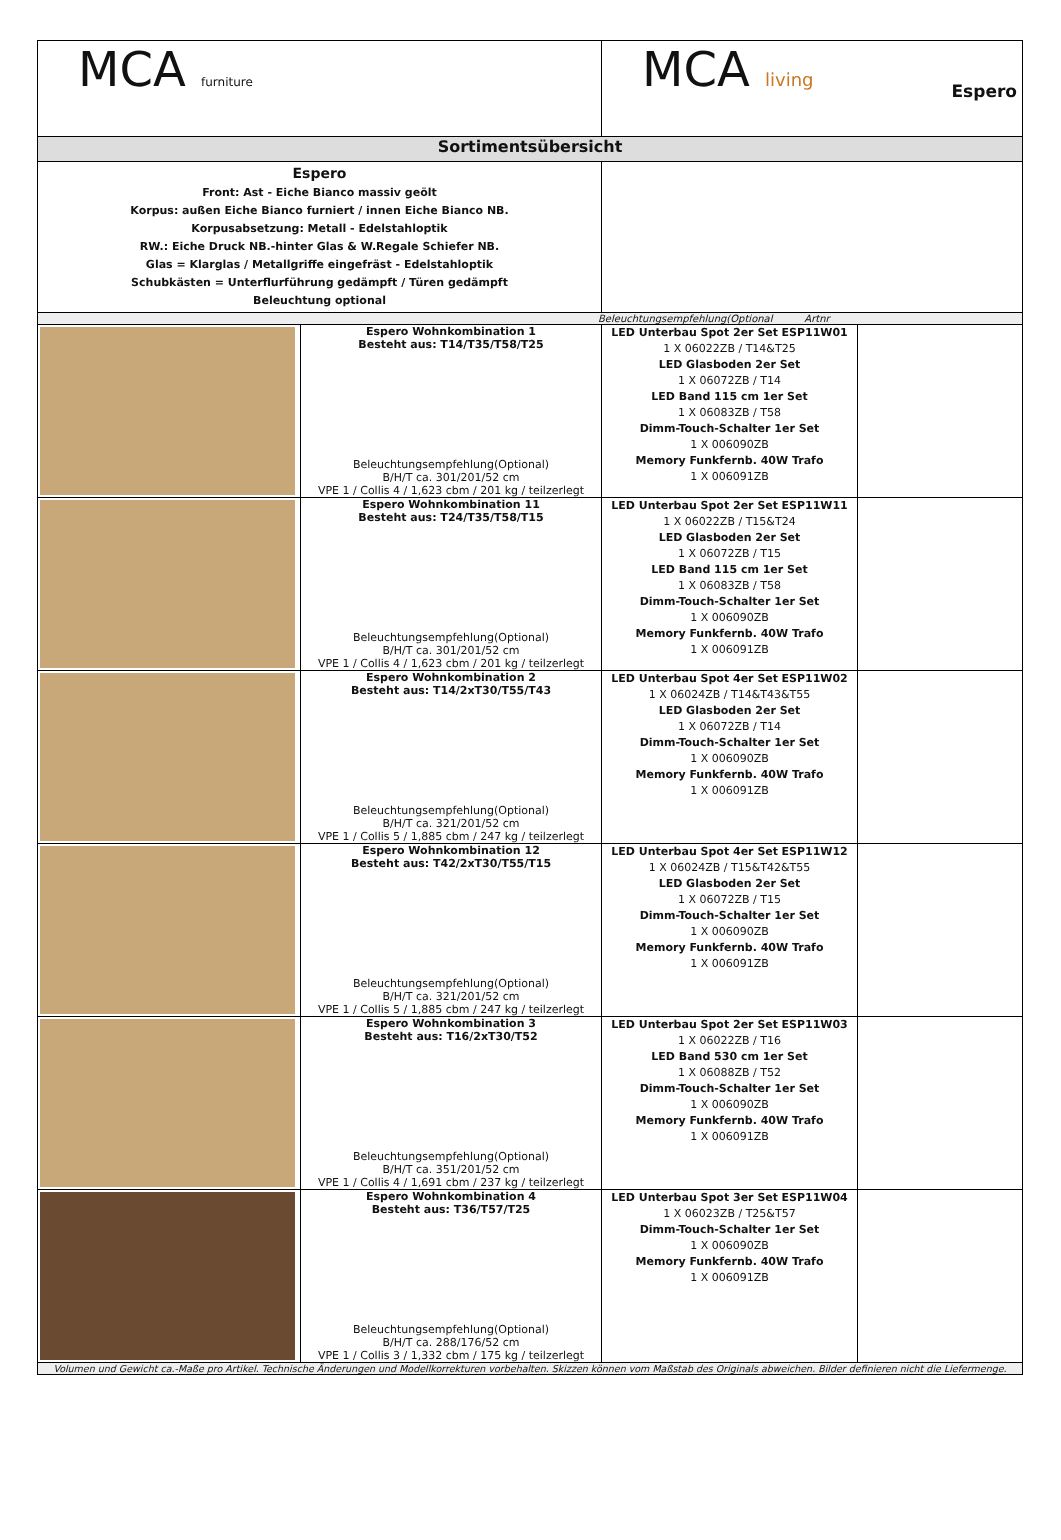| MCA furniture | | MCA living Espero | |
| Sortimentsübersicht | | | |
| Espero Front: Ast - Eiche Bianco massiv geölt Korpus: außen Eiche Bianco furniert / innen Eiche Bianco NB. Korpusabsetzung: Metall - Edelstahloptik RW.: Eiche Druck NB.-hinter Glas & W.Regale Schiefer NB. Glas = Klarglas / Metallgriffe eingefräst - Edelstahloptik Schubkästen = Unterflurführung gedämpft / Türen gedämpft Beleuchtung optional | | | |
| Beleuchtungsempfehlung(Optional Artnr | | | |
| | Espero Wohnkombination 1 Besteht aus: T14/T35/T58/T25 Beleuchtungsempfehlung(Optional) B/H/T ca. 301/201/52 cm VPE 1 / Collis 4 / 1,623 cbm / 201 kg / teilzerlegt | LED Unterbau Spot 2er Set ESP11W01 1 X 06022ZB / T14&T25 LED Glasboden 2er Set 1 X 06072ZB / T14 LED Band 115 cm 1er Set 1 X 06083ZB / T58 Dimm-Touch-Schalter 1er Set 1 X 006090ZB Memory Funkfernb. 40W Trafo 1 X 006091ZB | |
| | Espero Wohnkombination 11 Besteht aus: T24/T35/T58/T15 Beleuchtungsempfehlung(Optional) B/H/T ca. 301/201/52 cm VPE 1 / Collis 4 / 1,623 cbm / 201 kg / teilzerlegt | LED Unterbau Spot 2er Set ESP11W11 1 X 06022ZB / T15&T24 LED Glasboden 2er Set 1 X 06072ZB / T15 LED Band 115 cm 1er Set 1 X 06083ZB / T58 Dimm-Touch-Schalter 1er Set 1 X 006090ZB Memory Funkfernb. 40W Trafo 1 X 006091ZB | |
| | Espero Wohnkombination 2 Besteht aus: T14/2xT30/T55/T43 Beleuchtungsempfehlung(Optional) B/H/T ca. 321/201/52 cm VPE 1 / Collis 5 / 1,885 cbm / 247 kg / teilzerlegt | LED Unterbau Spot 4er Set ESP11W02 1 X 06024ZB / T14&T43&T55 LED Glasboden 2er Set 1 X 06072ZB / T14 Dimm-Touch-Schalter 1er Set 1 X 006090ZB Memory Funkfernb. 40W Trafo 1 X 006091ZB | |
| | Espero Wohnkombination 12 Besteht aus: T42/2xT30/T55/T15 Beleuchtungsempfehlung(Optional) B/H/T ca. 321/201/52 cm VPE 1 / Collis 5 / 1,885 cbm / 247 kg / teilzerlegt | LED Unterbau Spot 4er Set ESP11W12 1 X 06024ZB / T15&T42&T55 LED Glasboden 2er Set 1 X 06072ZB / T15 Dimm-Touch-Schalter 1er Set 1 X 006090ZB Memory Funkfernb. 40W Trafo 1 X 006091ZB | |
| | Espero Wohnkombination 3 Besteht aus: T16/2xT30/T52 Beleuchtungsempfehlung(Optional) B/H/T ca. 351/201/52 cm VPE 1 / Collis 4 / 1,691 cbm / 237 kg / teilzerlegt | LED Unterbau Spot 2er Set ESP11W03 1 X 06022ZB / T16 LED Band 530 cm 1er Set 1 X 06088ZB / T52 Dimm-Touch-Schalter 1er Set 1 X 006090ZB Memory Funkfernb. 40W Trafo 1 X 006091ZB | |
| | Espero Wohnkombination 4 Besteht aus: T36/T57/T25 Beleuchtungsempfehlung(Optional) B/H/T ca. 288/176/52 cm VPE 1 / Collis 3 / 1,332 cbm / 175 kg / teilzerlegt | LED Unterbau Spot 3er Set ESP11W04 1 X 06023ZB / T25&T57 Dimm-Touch-Schalter 1er Set 1 X 006090ZB Memory Funkfernb. 40W Trafo 1 X 006091ZB | |
| Volumen und Gewicht ca.-Maße pro Artikel. Technische Änderungen und Modellkorrekturen vorbehalten. Skizzen können vom Maßstab des Originals abweichen. Bilder definieren nicht die Liefermenge. | | | |